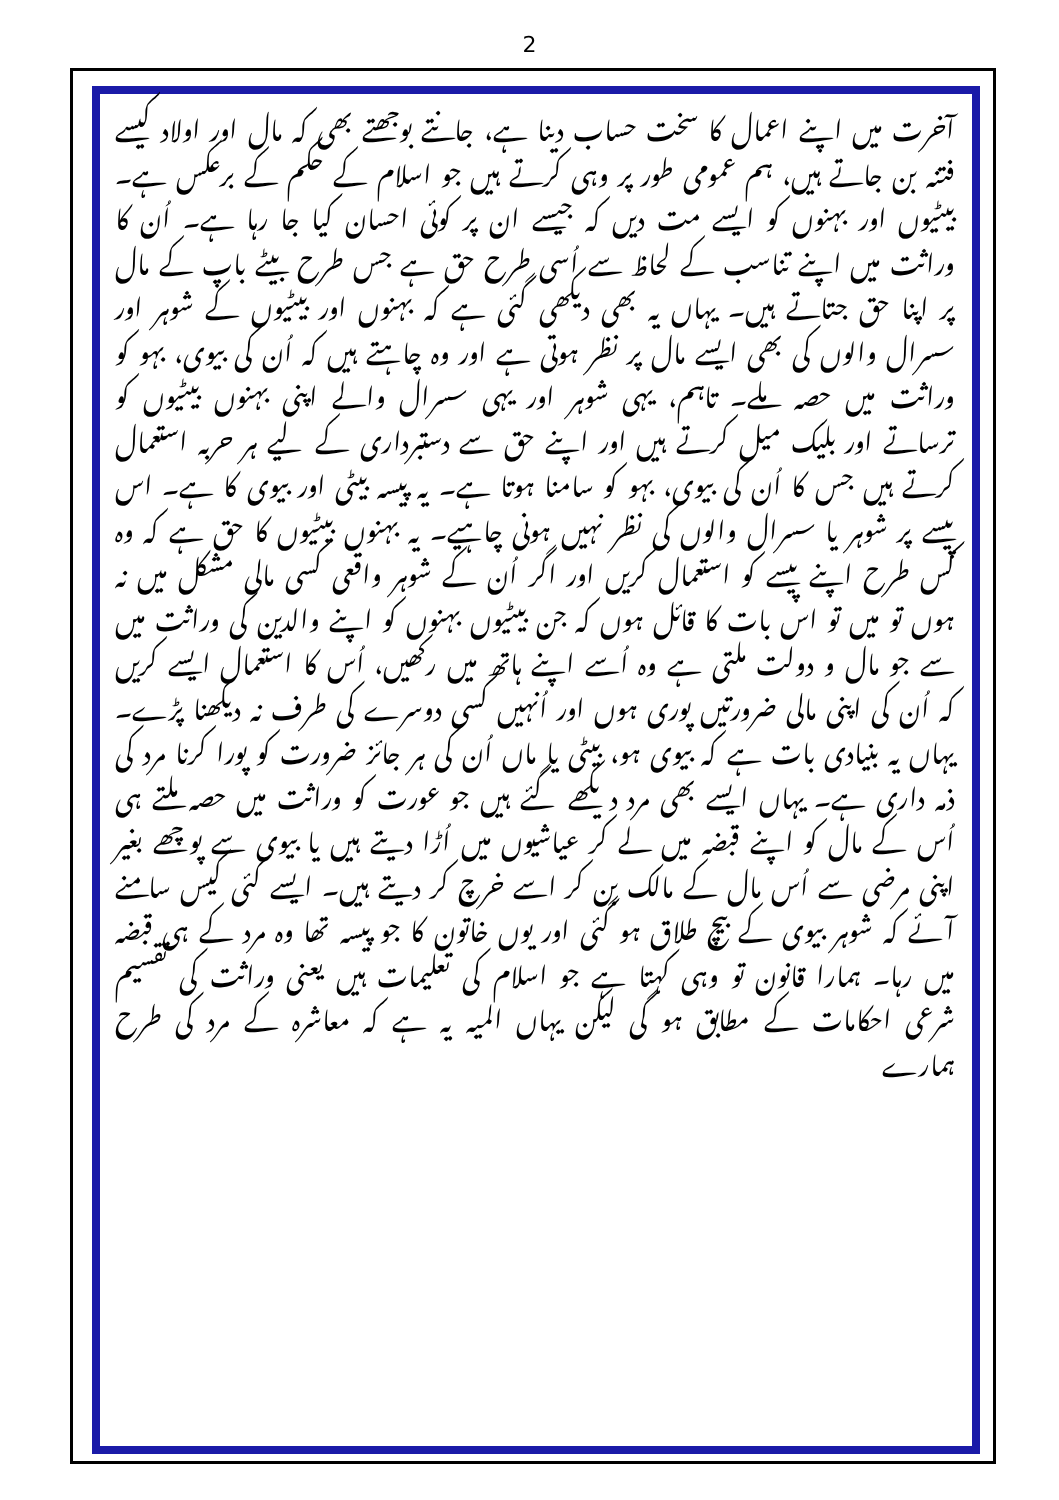2
آخرت میں اپنے اعمال کا سخت حساب دینا ہے، جانتے بوجھتے بھی کہ مال اور اولاد کیسے فتنہ بن جاتے ہیں، ہم عمومی طور پر وہی کرتے ہیں جو اسلام کے حکم کے برعکس ہے۔ بیٹیوں اور بہنوں کو ایسے مت دیں کہ جیسے ان پر کوئی احسان کیا جا رہا ہے۔ اُن کا وراثت میں اپنے تناسب کے لحاظ سے اُسی طرح حق ہے جس طرح بیٹے باپ کے مال پر اپنا حق جتاتے ہیں۔ یہاں یہ بھی دیکھی گئی ہے کہ بہنوں اور بیٹیوں کے شوہر اور سسرال والوں کی بھی ایسے مال پر نظر ہوتی ہے اور وہ چاہتے ہیں کہ اُن کی بیوی، بہو کو وراثت میں حصہ ملے۔ تاہم، یہی شوہر اور یہی سسرال والے اپنی بہنوں بیٹیوں کو ترساتے اور بلیک میل کرتے ہیں اور اپنے حق سے دستبرداری کے لیے ہر حربہ استعمال کرتے ہیں جس کا اُن کی بیوی، بہو کو سامنا ہوتا ہے۔ یہ پیسہ بیٹی اور بیوی کا ہے۔ اس پیسے پر شوہر یا سسرال والوں کی نظر نہیں ہونی چاہیے۔ یہ بہنوں بیٹیوں کا حق ہے کہ وہ کس طرح اپنے پیسے کو استعمال کریں اور اگر اُن کے شوہر واقعی کسی مالی مشکل میں نہ ہوں تو میں تو اس بات کا قائل ہوں کہ جن بیٹیوں بہنوں کو اپنے والدین کی وراثت میں سے جو مال و دولت ملتی ہے وہ اُسے اپنے ہاتھ میں رکھیں، اُس کا استعمال ایسے کریں کہ اُن کی اپنی مالی ضرورتیں پوری ہوں اور اُنہیں کسی دوسرے کی طرف نہ دیکھنا پڑے۔ یہاں یہ بنیادی بات ہے کہ بیوی ہو، بیٹی یا ماں اُن کی ہر جائز ضرورت کو پورا کرنا مرد کی ذمہ داری ہے۔ یہاں ایسے بھی مرد دیکھے گئے ہیں جو عورت کو وراثت میں حصہ ملتے ہی اُس کے مال کو اپنے قبضہ میں لے کر عیاشیوں میں اُڑا دیتے ہیں یا بیوی سے پوچھے بغیر اپنی مرضی سے اُس مال کے مالک بن کر اسے خرچ کر دیتے ہیں۔ ایسے کئی کیس سامنے آئے کہ شوہر بیوی کے بیچ طلاق ہو گئی اور یوں خاتون کا جو پیسہ تھا وہ مرد کے ہی قبضہ میں رہا۔ ہمارا قانون تو وہی کہتا ہے جو اسلام کی تعلیمات ہیں یعنی وراثت کی تقسیم شرعی احکامات کے مطابق ہو گی لیکن یہاں المیہ یہ ہے کہ معاشرہ کے مرد کی طرح ہمارے